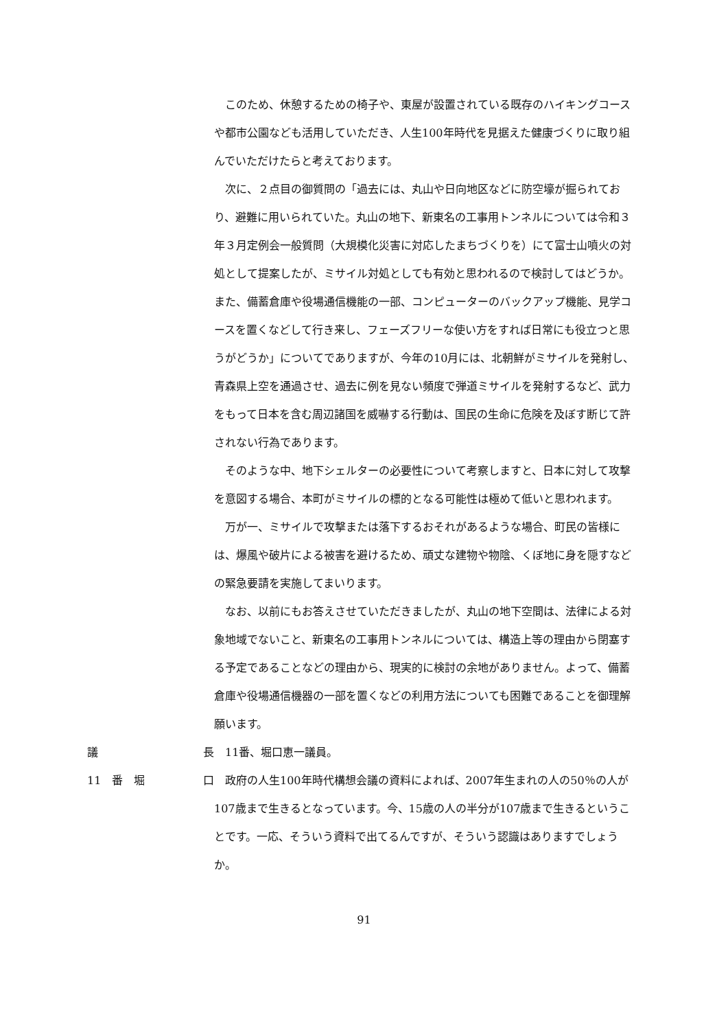このため、休憩するための椅子や、東屋が設置されている既存のハイキングコースや都市公園なども活用していただき、人生100年時代を見据えた健康づくりに取り組んでいただけたらと考えております。
次に、２点目の御質問の「過去には、丸山や日向地区などに防空壕が掘られており、避難に用いられていた。丸山の地下、新東名の工事用トンネルについては令和３年３月定例会一般質問（大規模化災害に対応したまちづくりを）にて富士山噴火の対処として提案したが、ミサイル対処としても有効と思われるので検討してはどうか。また、備蓄倉庫や役場通信機能の一部、コンピューターのバックアップ機能、見学コースを置くなどして行き来し、フェーズフリーな使い方をすれば日常にも役立つと思うがどうか」についてでありますが、今年の10月には、北朝鮮がミサイルを発射し、青森県上空を通過させ、過去に例を見ない頻度で弾道ミサイルを発射するなど、武力をもって日本を含む周辺諸国を威嚇する行動は、国民の生命に危険を及ぼす断じて許されない行為であります。
そのような中、地下シェルターの必要性について考察しますと、日本に対して攻撃を意図する場合、本町がミサイルの標的となる可能性は極めて低いと思われます。
万が一、ミサイルで攻撃または落下するおそれがあるような場合、町民の皆様には、爆風や破片による被害を避けるため、頑丈な建物や物陰、くぼ地に身を隠すなどの緊急要請を実施してまいります。
なお、以前にもお答えさせていただきましたが、丸山の地下空間は、法律による対象地域でないこと、新東名の工事用トンネルについては、構造上等の理由から閉塞する予定であることなどの理由から、現実的に検討の余地がありません。よって、備蓄倉庫や役場通信機器の一部を置くなどの利用方法についても困難であることを御理解願います。
議 長 11番、堀口恵一議員。
11　番　堀 口 政府の人生100年時代構想会議の資料によれば、2007年生まれの人の50％の人が107歳まで生きるとなっています。今、15歳の人の半分が107歳まで生きるということです。一応、そういう資料で出てるんですが、そういう認識はありますでしょうか。
91